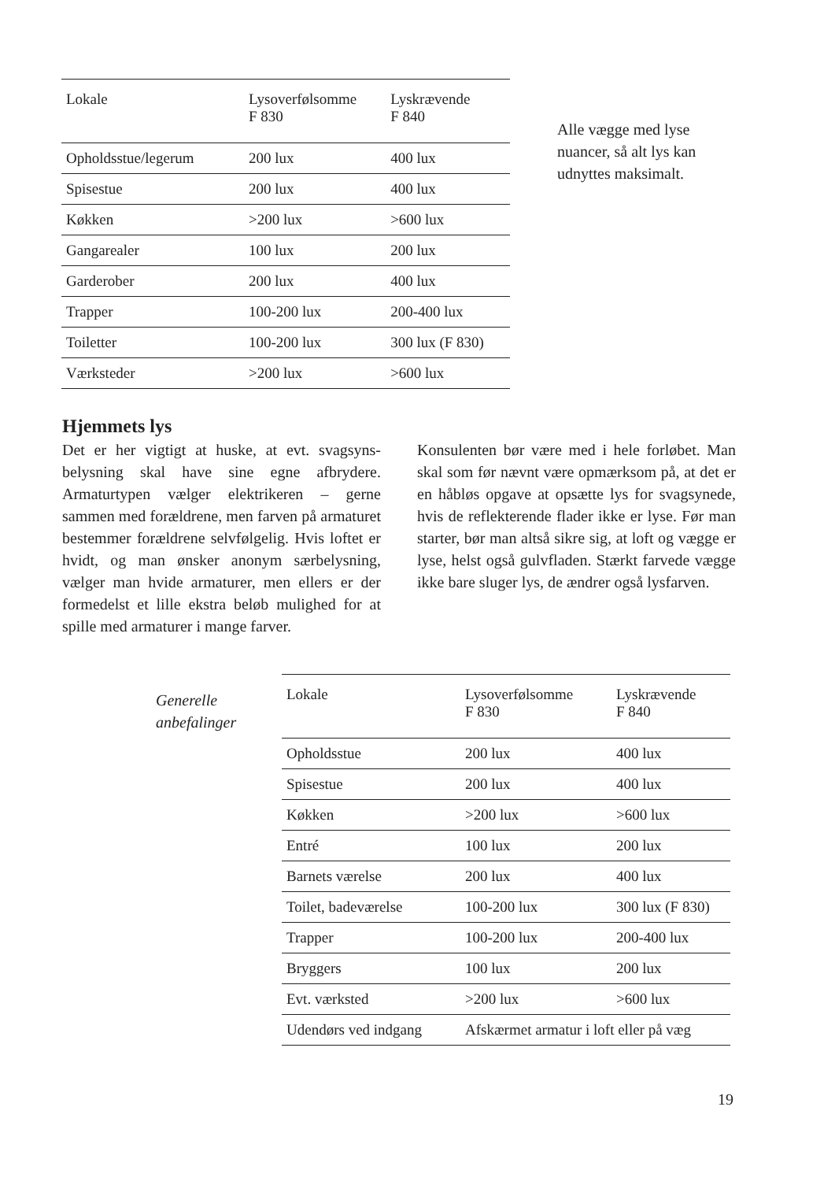| Lokale | Lysoverfølsomme F 830 | Lyskrævende F 840 |
| --- | --- | --- |
| Opholdsstue/legerum | 200 lux | 400 lux |
| Spisestue | 200 lux | 400 lux |
| Køkken | >200 lux | >600 lux |
| Gangarealer | 100 lux | 200 lux |
| Garderober | 200 lux | 400 lux |
| Trapper | 100-200 lux | 200-400 lux |
| Toiletter | 100-200 lux | 300 lux (F 830) |
| Værksteder | >200 lux | >600 lux |
Alle vægge med lyse nuancer, så alt lys kan udnyttes maksimalt.
Hjemmets lys
Det er her vigtigt at huske, at evt. svagsyns­belysning skal have sine egne afbrydere. Armaturtypen vælger elektrikeren – gerne sammen med forældrene, men farven på ar­maturet bestemmer forældrene selvfølgelig. Hvis loftet er hvidt, og man ønsker anonym særbelysning, vælger man hvide armaturer, men ellers er der formedelst et lille ekstra beløb mulighed for at spille med armaturer i mange farver.
Konsulenten bør være med i hele forløbet. Man skal som før nævnt være opmærksom på, at det er en håbløs opgave at opsætte lys for svagsynede, hvis de reflekterende flader ikke er lyse. Før man starter, bør man altså sikre sig, at loft og vægge er lyse, helst også gulvfladen. Stærkt farvede vægge ikke bare sluger lys, de ændrer også lysfarven.
Generelle
anbefalinger
| Lokale | Lysoverfølsomme F 830 | Lyskrævende F 840 |
| --- | --- | --- |
| Opholdsstue | 200 lux | 400 lux |
| Spisestue | 200 lux | 400 lux |
| Køkken | >200 lux | >600 lux |
| Entré | 100 lux | 200 lux |
| Barnets værelse | 200 lux | 400 lux |
| Toilet, badeværelse | 100-200 lux | 300 lux (F 830) |
| Trapper | 100-200 lux | 200-400 lux |
| Bryggers | 100 lux | 200 lux |
| Evt. værksted | >200 lux | >600 lux |
| Udendørs ved indgang | Afskærmet armatur i loft eller på væg | |
19